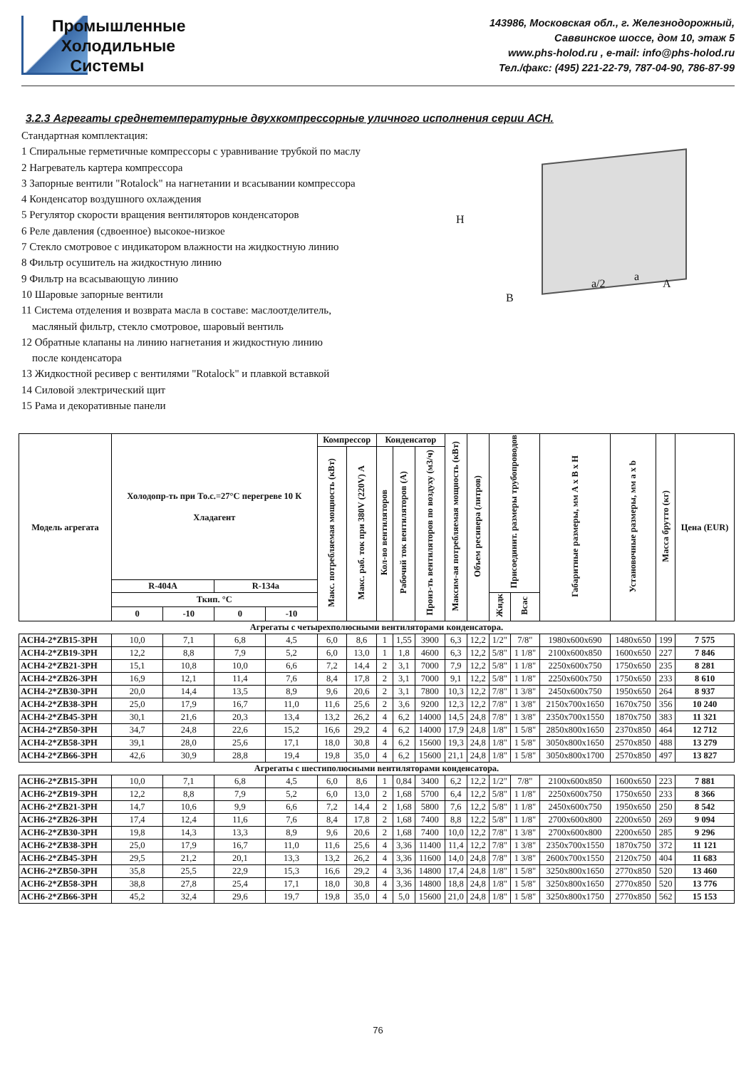Промышленные
Холодильные
Системы
143986, Московская обл., г. Железнодорожный,
Саввинское шоссе, дом 10, этаж 5
www.phs-holod.ru , e-mail: info@phs-holod.ru
Тел./факс: (495) 221-22-79, 787-04-90, 786-87-99
3.2.3 Агрегаты среднетемпературные двухкомпрессорные уличного исполнения серии АСН.
Стандартная комплектация:
1 Спиральные герметичные компрессоры с уравнивание трубкой по маслу
2 Нагреватель картера компрессора
3 Запорные вентили "Rotalock" на нагнетании и всасывании компрессора
4 Конденсатор воздушного охлаждения
5 Регулятор скорости вращения вентиляторов конденсаторов
6 Реле давления (сдвоенное) высокое-низкое
7 Стекло смотровое с индикатором влажности на жидкостную линию
8 Фильтр осушитель на жидкостную линию
9 Фильтр на всасывающую линию
10 Шаровые запорные вентили
11 Система отделения и возврата масла в составе: маслоотделитель,
масляный фильтр, стекло смотровое, шаровый вентиль
12 Обратные клапаны на линию нагнетания и жидкостную линию
после конденсатора
13 Жидкостной ресивер с вентилями "Rotalock" и плавкой вставкой
14 Силовой электрический щит
15 Рама и декоративные панели
H
B
a/2
a
A
| Модель агрегата | Холодопр-ть при То.с.=27°С перегреве 10 К Хладагент | | | | Компрессор | | Конденсатор | | | Максим-ая потребляемая мощность (кВт) | Объем ресивера (литров) | Присоединит. размеры трубопроводов | | Габаритные размеры, мм А x В x Н | Установочные размеры, мм a x b | Масса брутто (кг) | Цена (EUR) |
| --- | --- | --- | --- | --- | --- | --- | --- | --- | --- | --- | --- | --- | --- | --- | --- | --- | --- |
| | | | | | Макс. потребляемая мощность (кВт) | Макс. раб. ток при 380V (220V) А | Кол-во вентиляторов | Рабочий ток вентиляторов (А) | Произ-ть вентиляторов по воздуху (м3/ч) | | | | | | | | |
| | R-404A | | R-134a | | | | | | | | | | | | | | |
| | Ткип. °С | | | | | | | | | | | Жидк | Всас | | | | |
| | 0 | -10 | 0 | -10 | | | | | | | | | | | | | |
| Агрегаты с четырехполюсными вентиляторами конденсатора. | | | | | | | | | | | | | | | | | |
| ACH4-2*ZB15-3PH | 10,0 | 7,1 | 6,8 | 4,5 | 6,0 | 8,6 | 1 | 1,55 | 3900 | 6,3 | 12,2 | 1/2" | 7/8" | 1980x600x690 | 1480x650 | 199 | 7 575 |
| ACH4-2*ZB19-3PH | 12,2 | 8,8 | 7,9 | 5,2 | 6,0 | 13,0 | 1 | 1,8 | 4600 | 6,3 | 12,2 | 5/8" | 1 1/8" | 2100x600x850 | 1600x650 | 227 | 7 846 |
| ACH4-2*ZB21-3PH | 15,1 | 10,8 | 10,0 | 6,6 | 7,2 | 14,4 | 2 | 3,1 | 7000 | 7,9 | 12,2 | 5/8" | 1 1/8" | 2250x600x750 | 1750x650 | 235 | 8 281 |
| ACH4-2*ZB26-3PH | 16,9 | 12,1 | 11,4 | 7,6 | 8,4 | 17,8 | 2 | 3,1 | 7000 | 9,1 | 12,2 | 5/8" | 1 1/8" | 2250x600x750 | 1750x650 | 233 | 8 610 |
| ACH4-2*ZB30-3PH | 20,0 | 14,4 | 13,5 | 8,9 | 9,6 | 20,6 | 2 | 3,1 | 7800 | 10,3 | 12,2 | 7/8" | 1 3/8" | 2450x600x750 | 1950x650 | 264 | 8 937 |
| ACH4-2*ZB38-3PH | 25,0 | 17,9 | 16,7 | 11,0 | 11,6 | 25,6 | 2 | 3,6 | 9200 | 12,3 | 12,2 | 7/8" | 1 3/8" | 2150x700x1650 | 1670x750 | 356 | 10 240 |
| ACH4-2*ZB45-3PH | 30,1 | 21,6 | 20,3 | 13,4 | 13,2 | 26,2 | 4 | 6,2 | 14000 | 14,5 | 24,8 | 7/8" | 1 3/8" | 2350x700x1550 | 1870x750 | 383 | 11 321 |
| ACH4-2*ZB50-3PH | 34,7 | 24,8 | 22,6 | 15,2 | 16,6 | 29,2 | 4 | 6,2 | 14000 | 17,9 | 24,8 | 1/8" | 1 5/8" | 2850x800x1650 | 2370x850 | 464 | 12 712 |
| ACH4-2*ZB58-3PH | 39,1 | 28,0 | 25,6 | 17,1 | 18,0 | 30,8 | 4 | 6,2 | 15600 | 19,3 | 24,8 | 1/8" | 1 5/8" | 3050x800x1650 | 2570x850 | 488 | 13 279 |
| ACH4-2*ZB66-3PH | 42,6 | 30,9 | 28,8 | 19,4 | 19,8 | 35,0 | 4 | 6,2 | 15600 | 21,1 | 24,8 | 1/8" | 1 5/8" | 3050x800x1700 | 2570x850 | 497 | 13 827 |
| Агрегаты с шестиполюсными вентиляторами конденсатора. | | | | | | | | | | | | | | | | | |
| ACH6-2*ZB15-3PH | 10,0 | 7,1 | 6,8 | 4,5 | 6,0 | 8,6 | 1 | 0,84 | 3400 | 6,2 | 12,2 | 1/2" | 7/8" | 2100x600x850 | 1600x650 | 223 | 7 881 |
| ACH6-2*ZB19-3PH | 12,2 | 8,8 | 7,9 | 5,2 | 6,0 | 13,0 | 2 | 1,68 | 5700 | 6,4 | 12,2 | 5/8" | 1 1/8" | 2250x600x750 | 1750x650 | 233 | 8 366 |
| ACH6-2*ZB21-3PH | 14,7 | 10,6 | 9,9 | 6,6 | 7,2 | 14,4 | 2 | 1,68 | 5800 | 7,6 | 12,2 | 5/8" | 1 1/8" | 2450x600x750 | 1950x650 | 250 | 8 542 |
| ACH6-2*ZB26-3PH | 17,4 | 12,4 | 11,6 | 7,6 | 8,4 | 17,8 | 2 | 1,68 | 7400 | 8,8 | 12,2 | 5/8" | 1 1/8" | 2700x600x800 | 2200x650 | 269 | 9 094 |
| ACH6-2*ZB30-3PH | 19,8 | 14,3 | 13,3 | 8,9 | 9,6 | 20,6 | 2 | 1,68 | 7400 | 10,0 | 12,2 | 7/8" | 1 3/8" | 2700x600x800 | 2200x650 | 285 | 9 296 |
| ACH6-2*ZB38-3PH | 25,0 | 17,9 | 16,7 | 11,0 | 11,6 | 25,6 | 4 | 3,36 | 11400 | 11,4 | 12,2 | 7/8" | 1 3/8" | 2350x700x1550 | 1870x750 | 372 | 11 121 |
| ACH6-2*ZB45-3PH | 29,5 | 21,2 | 20,1 | 13,3 | 13,2 | 26,2 | 4 | 3,36 | 11600 | 14,0 | 24,8 | 7/8" | 1 3/8" | 2600x700x1550 | 2120x750 | 404 | 11 683 |
| ACH6-2*ZB50-3PH | 35,8 | 25,5 | 22,9 | 15,3 | 16,6 | 29,2 | 4 | 3,36 | 14800 | 17,4 | 24,8 | 1/8" | 1 5/8" | 3250x800x1650 | 2770x850 | 520 | 13 460 |
| ACH6-2*ZB58-3PH | 38,8 | 27,8 | 25,4 | 17,1 | 18,0 | 30,8 | 4 | 3,36 | 14800 | 18,8 | 24,8 | 1/8" | 1 5/8" | 3250x800x1650 | 2770x850 | 520 | 13 776 |
| ACH6-2*ZB66-3PH | 45,2 | 32,4 | 29,6 | 19,7 | 19,8 | 35,0 | 4 | 5,0 | 15600 | 21,0 | 24,8 | 1/8" | 1 5/8" | 3250x800x1750 | 2770x850 | 562 | 15 153 |
76